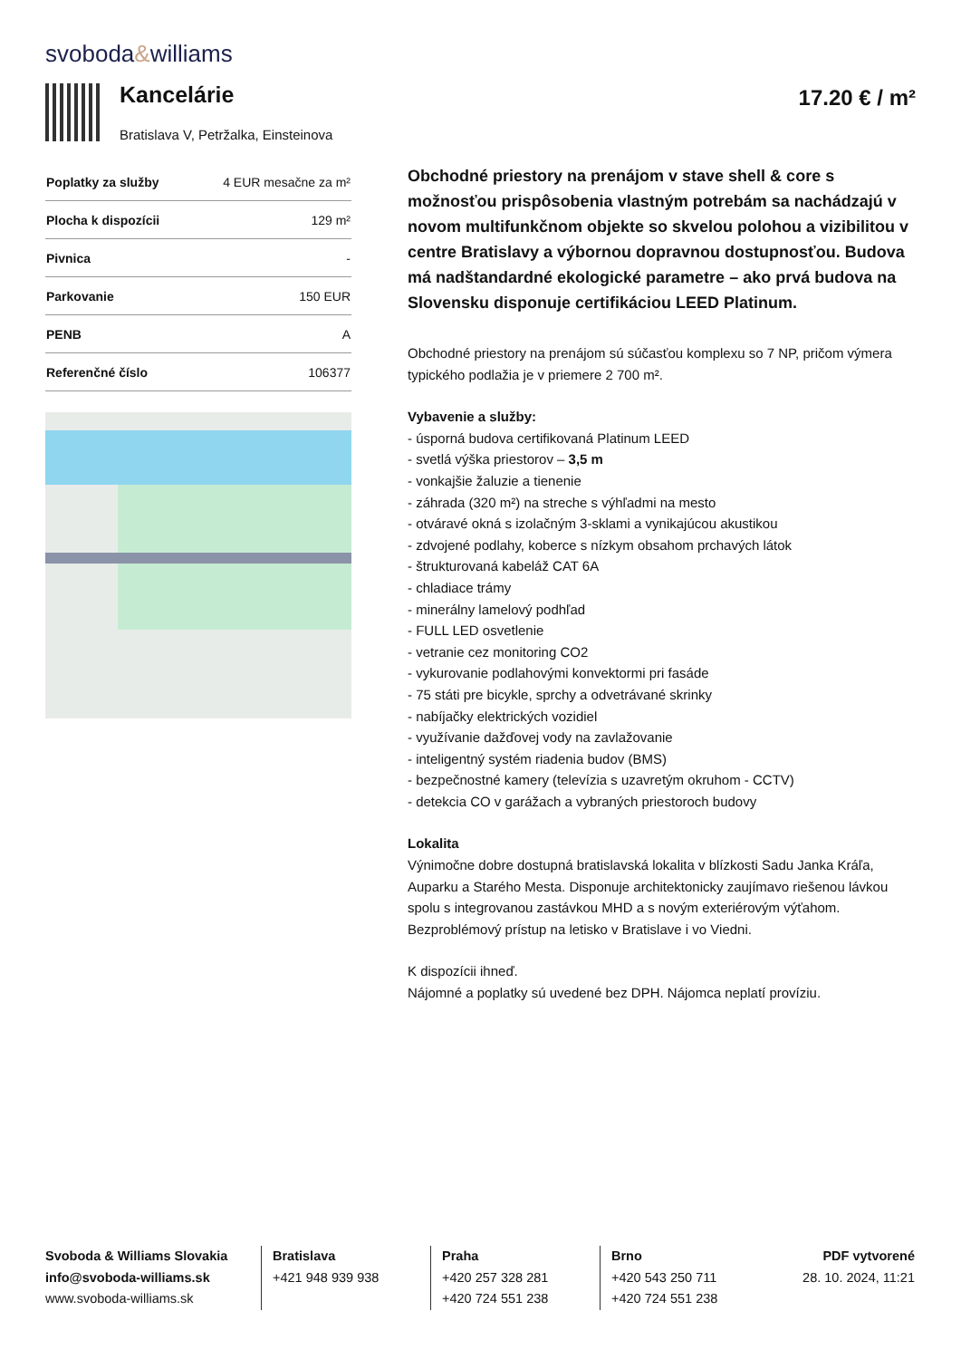svoboda&williams
Kancelárie
Bratislava V, Petržalka, Einsteinova
17.20 € / m²
| Poplatky za služby | 4 EUR mesačne za m² |
| Plocha k dispozícii | 129 m² |
| Pivnica | - |
| Parkovanie | 150 EUR |
| PENB | A |
| Referenčné číslo | 106377 |
Obchodné priestory na prenájom v stave shell & core s možnosťou prispôsobenia vlastným potrebám sa nachádzajú v novom multifunkčnom objekte so skvelou polohou a vizibilitou v centre Bratislavy a výbornou dopravnou dostupnosťou. Budova má nadštandardné ekologické parametre – ako prvá budova na Slovensku disponuje certifikáciou LEED Platinum.
Obchodné priestory na prenájom sú súčasťou komplexu so 7 NP, pričom výmera typického podlažia je v priemere 2 700 m².
Vybavenie a služby:
- úsporná budova certifikovaná Platinum LEED
- svetlá výška priestorov – 3,5 m
- vonkajšie žaluzie a tienenie
- záhrada (320 m²) na streche s výhľadmi na mesto
- otváravé okná s izolačným 3-sklami a vynikajúcou akustikou
- zdvojené podlahy, koberce s nízkym obsahom prchavých látok
- štrukturovaná kabeláž CAT 6A
- chladiace trámy
- minerálny lamelový podhľad
- FULL LED osvetlenie
- vetranie cez monitoring CO2
- vykurovanie podlahovými konvektormi pri fasáde
- 75 státi pre bicykle, sprchy a odvetrávané skrinky
- nabíjačky elektrických vozidiel
- využívanie dažďovej vody na zavlažovanie
- inteligentný systém riadenia budov (BMS)
- bezpečnostné kamery (televízia s uzavretým okruhom - CCTV)
- detekcia CO v garážach a vybraných priestoroch budovy
Lokalita
Výnimočne dobre dostupná bratislavská lokalita v blízkosti Sadu Janka Kráľa, Auparku a Starého Mesta. Disponuje architektonicky zaujímavo riešenou lávkou spolu s integrovanou zastávkou MHD a s novým exteriérovým výťahom. Bezproblémový prístup na letisko v Bratislave i vo Viedni.
K dispozícii ihneď.
Nájomné a poplatky sú uvedené bez DPH. Nájomca neplatí províziu.
Svoboda & Williams Slovakia
info@svoboda-williams.sk
www.svoboda-williams.sk
Bratislava
+421 948 939 938
Praha
+420 257 328 281
+420 724 551 238
Brno
+420 543 250 711
+420 724 551 238
PDF vytvorené
28. 10. 2024, 11:21